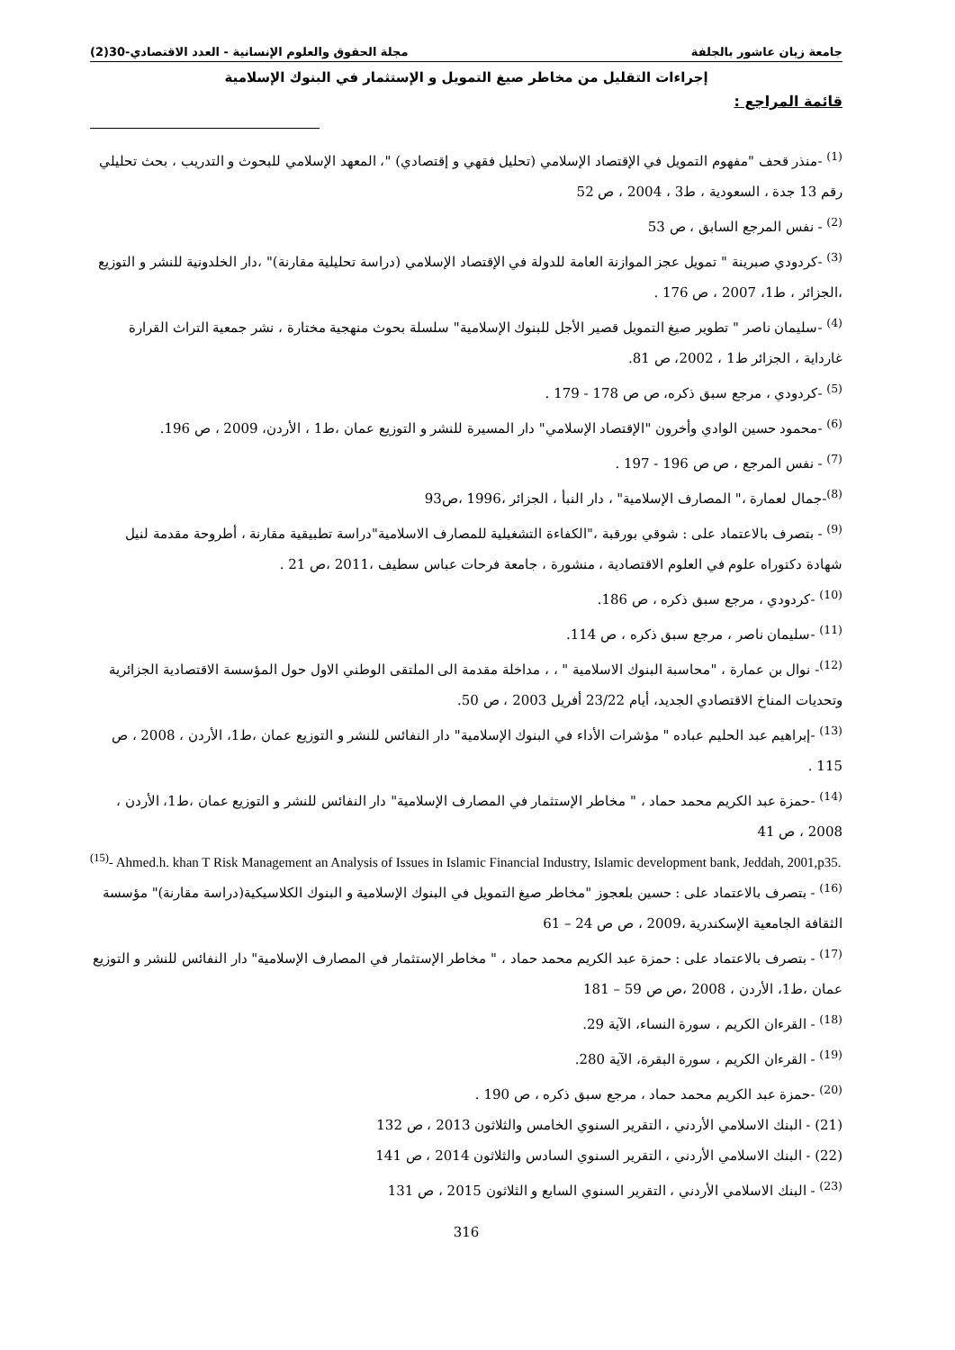مجلة الحقوق والعلوم الإنسانية - العدد الاقتصادي-30(2) جامعة زيان عاشور بالجلفة
إجراءات التقليل من مخاطر صيغ التمويل و الإستثمار في البنوك الإسلامية
قائمة المراجع :
<sup>(1)</sup> -منذر قحف "مفهوم التمويل في الإقتصاد الإسلامي (تحليل فقهي و إقتصادي) "، المعهد الإسلامي للبحوث و التدريب ، بحث تحليلي رقم 13 جدة ، السعودية ، ط3 ، 2004 ، ص 52
<sup>(2)</sup> - نفس المرجع السابق ، ص 53
<sup>(3)</sup> -كردودي صبرينة " تمويل عجز الموازنة العامة للدولة في الإقتصاد الإسلامي (دراسة تحليلية مقارنة)" ،دار الخلدونية للنشر و التوزيع ،الجزائر ، ط1، 2007 ، ص 176 .
<sup>(4)</sup> -سليمان ناصر " تطوير صيغ التمويل قصير الأجل للبنوك الإسلامية" سلسلة بحوث منهجية مختارة ، نشر جمعية التراث القرارة غارداية ، الجزائر ط1 ، 2002، ص 81.
<sup>(5)</sup> -كردودي ، مرجع سبق ذكره، ص ص 178 - 179 .
<sup>(6)</sup> -محمود حسين الوادي وأخرون "الإقتصاد الإسلامي" دار المسيرة للنشر و التوزيع عمان ،ط1 ، الأردن، 2009 ، ص 196.
<sup>(7)</sup> - نفس المرجع ، ص ص 196 - 197 .
<sup>(8)</sup>-جمال لعمارة ،" المصارف الإسلامية" ، دار النبأ ، الجزائر ،1996 ،ص93
<sup>(9)</sup> - بتصرف بالاعتماد على : شوقي بورقبة ،"الكفاءة التشغيلية للمصارف الاسلامية"دراسة تطبيقية مقارنة ، أطروحة مقدمة لنيل شهادة دكتوراه علوم في العلوم الاقتصادية ، منشورة ، جامعة فرحات عباس سطيف ،2011 ،ص 21 .
<sup>(10)</sup> -كردودي ، مرجع سبق ذكره ، ص 186.
<sup>(11)</sup> -سليمان ناصر ، مرجع سبق ذكره ، ص 114.
<sup>(12)</sup>- نوال بن عمارة ، "محاسبة البنوك الاسلامية " ، ، مداخلة مقدمة الى الملتقى الوطني الاول حول المؤسسة الاقتصادية الجزائرية وتحديات المناخ الاقتصادي الجديد، أيام 23/22 أفريل 2003 ، ص 50.
<sup>(13)</sup> -إبراهيم عبد الحليم عباده " مؤشرات الأداء في البنوك الإسلامية" دار النفائس للنشر و التوزيع عمان ،ط1، الأردن ، 2008 ، ص 115 .
<sup>(14)</sup> -حمزة عبد الكريم محمد حماد ، " مخاطر الإستثمار في المصارف الإسلامية" دار النفائس للنشر و التوزيع عمان ،ط1، الأردن ، 2008 ، ص 41
<sup>(15)</sup>- Ahmed.h. khan T Risk Management an Analysis of Issues in Islamic Financial Industry, Islamic development bank, Jeddah, 2001,p35.
<sup>(16)</sup> - بتصرف بالاعتماد على : حسين بلعجوز "مخاطر صيغ التمويل في البنوك الإسلامية و البنوك الكلاسيكية(دراسة مقارنة)" مؤسسة الثقافة الجامعية الإسكندرية ،2009 ، ص ص 24 – 61
<sup>(17)</sup> - بتصرف بالاعتماد على : حمزة عبد الكريم محمد حماد ، " مخاطر الإستثمار في المصارف الإسلامية" دار النفائس للنشر و التوزيع عمان ،ط1، الأردن ، 2008 ،ص ص 59 – 181
<sup>(18)</sup> - القرءان الكريم ، سورة النساء، الآية 29.
<sup>(19)</sup> - القرءان الكريم ، سورة البقرة، الآية 280.
<sup>(20)</sup> -حمزة عبد الكريم محمد حماد ، مرجع سبق ذكره ، ص 190 .
(21) - البنك الاسلامي الأردني ، التقرير السنوي الخامس والثلاثون 2013 ، ص 132
(22) - البنك الاسلامي الأردني ، التقرير السنوي السادس والثلاثون 2014 ، ص 141
<sup>(23)</sup> - البنك الاسلامي الأردني ، التقرير السنوي السابع و الثلاثون 2015 ، ص 131
316